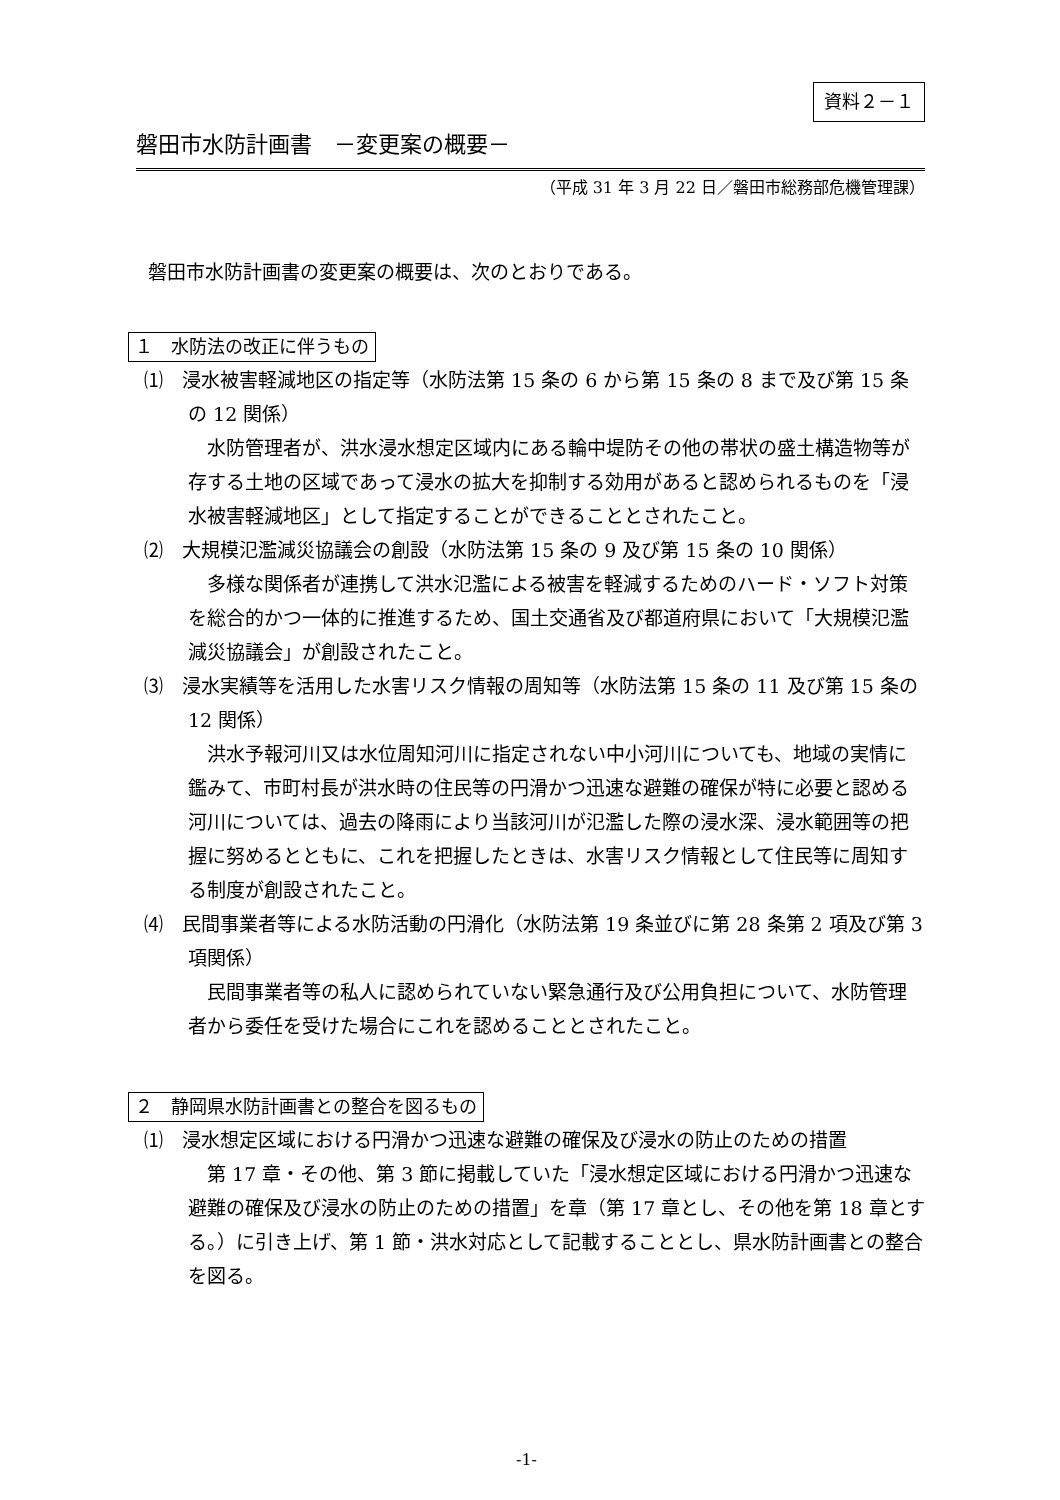資料２－１
磐田市水防計画書　－変更案の概要－
（平成 31 年 3 月 22 日／磐田市総務部危機管理課）
磐田市水防計画書の変更案の概要は、次のとおりである。
１　水防法の改正に伴うもの
⑴　浸水被害軽減地区の指定等（水防法第 15 条の 6 から第 15 条の 8 まで及び第 15 条の 12 関係）
水防管理者が、洪水浸水想定区域内にある輪中堤防その他の帯状の盛土構造物等が存する土地の区域であって浸水の拡大を抑制する効用があると認められるものを「浸水被害軽減地区」として指定することができることとされたこと。
⑵　大規模氾濫減災協議会の創設（水防法第 15 条の 9 及び第 15 条の 10 関係）
多様な関係者が連携して洪水氾濫による被害を軽減するためのハード・ソフト対策を総合的かつ一体的に推進するため、国土交通省及び都道府県において「大規模氾濫減災協議会」が創設されたこと。
⑶　浸水実績等を活用した水害リスク情報の周知等（水防法第 15 条の 11 及び第 15 条の 12 関係）
洪水予報河川又は水位周知河川に指定されない中小河川についても、地域の実情に鑑みて、市町村長が洪水時の住民等の円滑かつ迅速な避難の確保が特に必要と認める河川については、過去の降雨により当該河川が氾濫した際の浸水深、浸水範囲等の把握に努めるとともに、これを把握したときは、水害リスク情報として住民等に周知する制度が創設されたこと。
⑷　民間事業者等による水防活動の円滑化（水防法第 19 条並びに第 28 条第 2 項及び第 3 項関係）
民間事業者等の私人に認められていない緊急通行及び公用負担について、水防管理者から委任を受けた場合にこれを認めることとされたこと。
２　静岡県水防計画書との整合を図るもの
⑴　浸水想定区域における円滑かつ迅速な避難の確保及び浸水の防止のための措置
第 17 章・その他、第 3 節に掲載していた「浸水想定区域における円滑かつ迅速な避難の確保及び浸水の防止のための措置」を章（第 17 章とし、その他を第 18 章とする。）に引き上げ、第 1 節・洪水対応として記載することとし、県水防計画書との整合を図る。
-1-